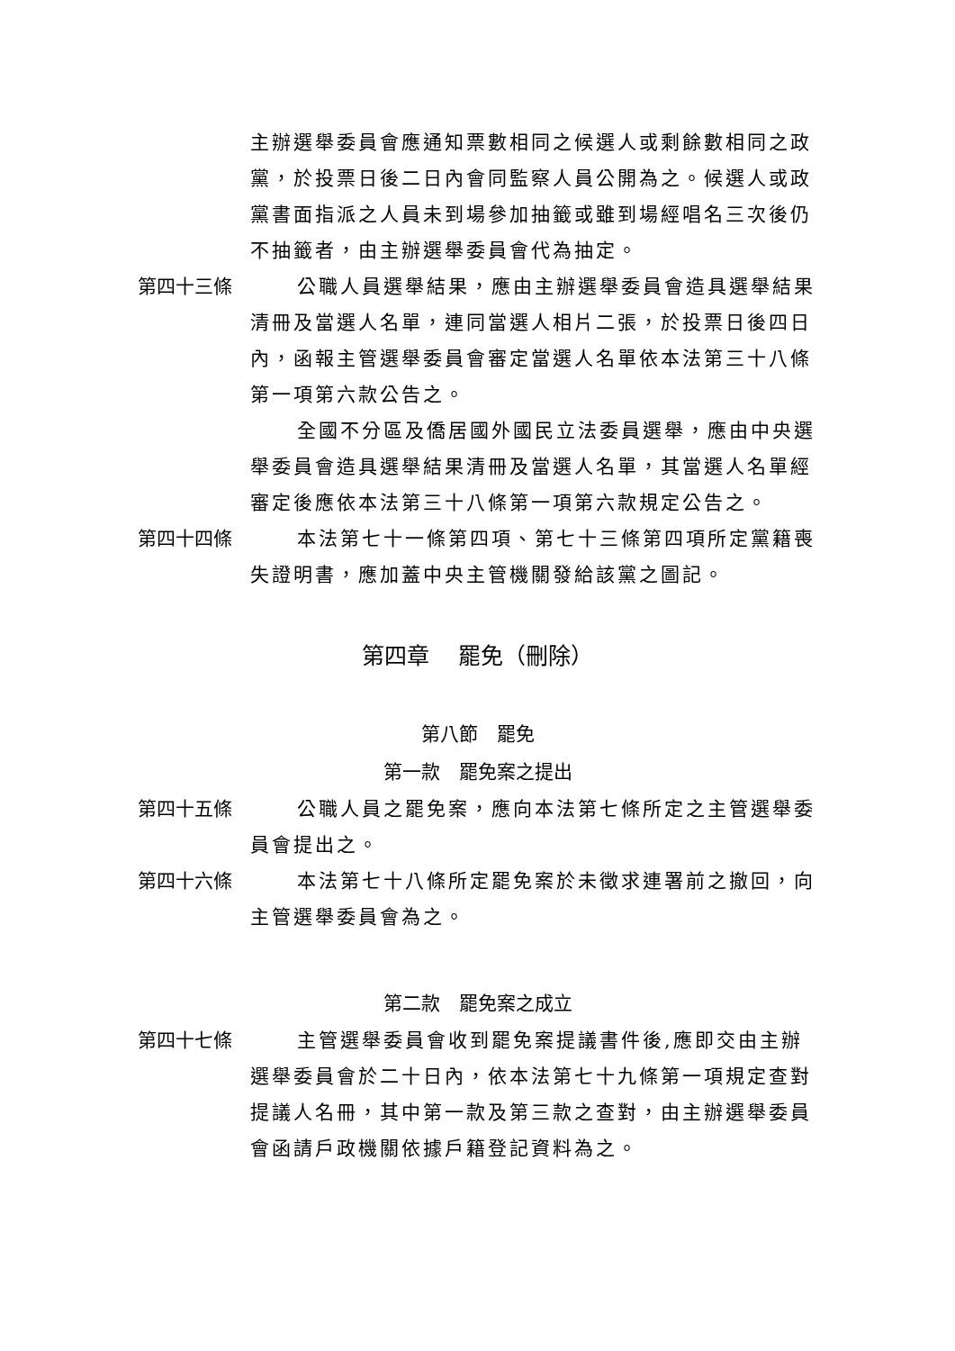主辦選舉委員會應通知票數相同之候選人或剩餘數相同之政黨，於投票日後二日內會同監察人員公開為之。候選人或政黨書面指派之人員未到場參加抽籤或雖到場經唱名三次後仍不抽籤者，由主辦選舉委員會代為抽定。
第四十三條 公職人員選舉結果，應由主辦選舉委員會造具選舉結果清冊及當選人名單，連同當選人相片二張，於投票日後四日內，函報主管選舉委員會審定當選人名單依本法第三十八條第一項第六款公告之。
全國不分區及僑居國外國民立法委員選舉，應由中央選舉委員會造具選舉結果清冊及當選人名單，其當選人名單經審定後應依本法第三十八條第一項第六款規定公告之。
第四十四條 本法第七十一條第四項、第七十三條第四項所定黨籍喪失證明書，應加蓋中央主管機關發給該黨之圖記。
第四章　 罷免（刪除）
第八節　罷免
第一款　罷免案之提出
第四十五條 公職人員之罷免案，應向本法第七條所定之主管選舉委員會提出之。
第四十六條 本法第七十八條所定罷免案於未徵求連署前之撤回，向主管選舉委員會為之。
第二款　罷免案之成立
第四十七條 主管選舉委員會收到罷免案提議書件後,應即交由主辦選舉委員會於二十日內，依本法第七十九條第一項規定查對提議人名冊，其中第一款及第三款之查對，由主辦選舉委員會函請戶政機關依據戶籍登記資料為之。